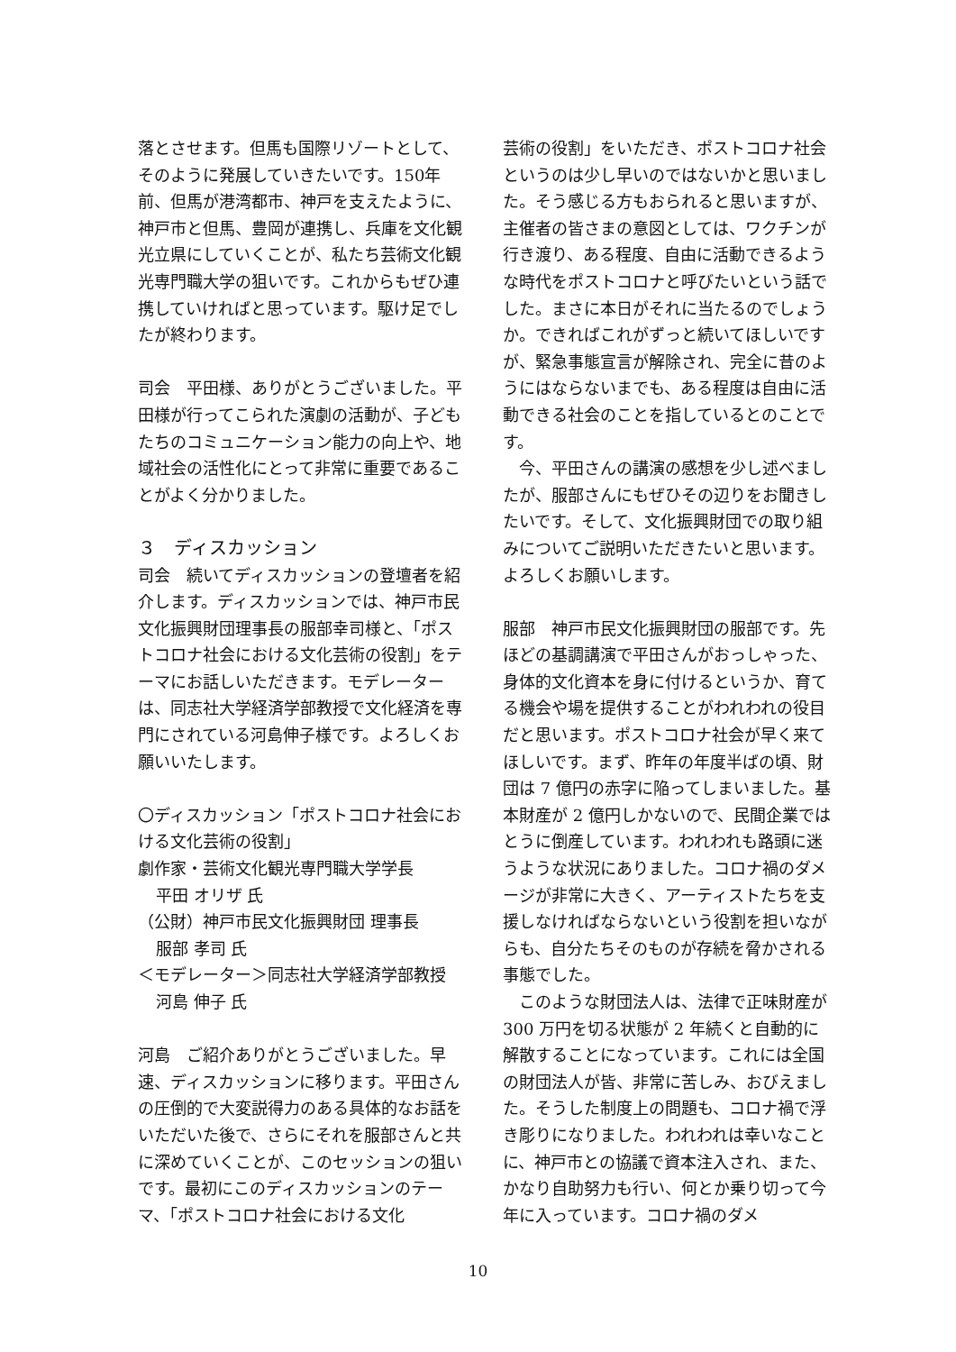落とさせます。但馬も国際リゾートとして、そのように発展していきたいです。150年前、但馬が港湾都市、神戸を支えたように、神戸市と但馬、豊岡が連携し、兵庫を文化観光立県にしていくことが、私たち芸術文化観光専門職大学の狙いです。これからもぜひ連携していければと思っています。駆け足でしたが終わります。
司会　平田様、ありがとうございました。平田様が行ってこられた演劇の活動が、子どもたちのコミュニケーション能力の向上や、地域社会の活性化にとって非常に重要であることがよく分かりました。
３　ディスカッション
司会　続いてディスカッションの登壇者を紹介します。ディスカッションでは、神戸市民文化振興財団理事長の服部幸司様と、「ポストコロナ社会における文化芸術の役割」をテーマにお話しいただきます。モデレーターは、同志社大学経済学部教授で文化経済を専門にされている河島伸子様です。よろしくお願いいたします。
〇ディスカッション「ポストコロナ社会における文化芸術の役割」
劇作家・芸術文化観光専門職大学学長
平田 オリザ 氏
（公財）神戸市民文化振興財団 理事長
服部 孝司 氏
＜モデレーター＞同志社大学経済学部教授
河島 伸子 氏
河島　ご紹介ありがとうございました。早速、ディスカッションに移ります。平田さんの圧倒的で大変説得力のある具体的なお話をいただいた後で、さらにそれを服部さんと共に深めていくことが、このセッションの狙いです。最初にこのディスカッションのテーマ、「ポストコロナ社会における文化
芸術の役割」をいただき、ポストコロナ社会というのは少し早いのではないかと思いました。そう感じる方もおられると思いますが、主催者の皆さまの意図としては、ワクチンが行き渡り、ある程度、自由に活動できるような時代をポストコロナと呼びたいという話でした。まさに本日がそれに当たるのでしょうか。できればこれがずっと続いてほしいですが、緊急事態宣言が解除され、完全に昔のようにはならないまでも、ある程度は自由に活動できる社会のことを指しているとのことです。
　今、平田さんの講演の感想を少し述べましたが、服部さんにもぜひその辺りをお聞きしたいです。そして、文化振興財団での取り組みについてご説明いただきたいと思います。よろしくお願いします。
服部　神戸市民文化振興財団の服部です。先ほどの基調講演で平田さんがおっしゃった、身体的文化資本を身に付けるというか、育てる機会や場を提供することがわれわれの役目だと思います。ポストコロナ社会が早く来てほしいです。まず、昨年の年度半ばの頃、財団は 7 億円の赤字に陥ってしまいました。基本財産が 2 億円しかないので、民間企業ではとうに倒産しています。われわれも路頭に迷うような状況にありました。コロナ禍のダメージが非常に大きく、アーティストたちを支援しなければならないという役割を担いながらも、自分たちそのものが存続を脅かされる事態でした。
　このような財団法人は、法律で正味財産が 300 万円を切る状態が 2 年続くと自動的に解散することになっています。これには全国の財団法人が皆、非常に苦しみ、おびえました。そうした制度上の問題も、コロナ禍で浮き彫りになりました。われわれは幸いなことに、神戸市との協議で資本注入され、また、かなり自助努力も行い、何とか乗り切って今年に入っています。コロナ禍のダメ
10